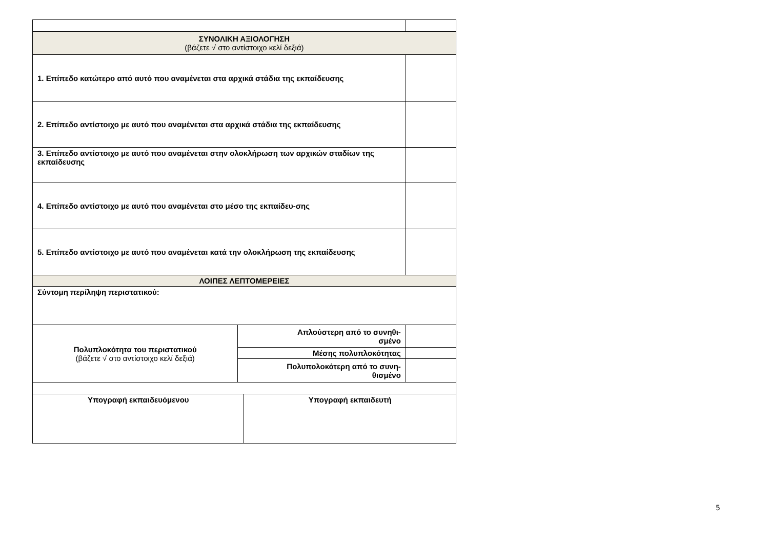| ΣΥΝΟΛΙΚΗ ΑΞΙΟΛΟΓΗΣΗ (βάζετε √ στο αντίστοιχο κελί δεξιά) | | | |
| 1. Επίπεδο κατώτερο από αυτό που αναμένεται στα αρχικά στάδια της εκπαίδευσης | | | |
| 2. Επίπεδο αντίστοιχο με αυτό που αναμένεται στα αρχικά στάδια της εκπαίδευσης | | | |
| 3. Επίπεδο αντίστοιχο με αυτό που αναμένεται στην ολοκλήρωση των αρχικών σταδίων της εκπαίδευσης | | | |
| 4. Επίπεδο αντίστοιχο με αυτό που αναμένεται στο μέσο της εκπαίδευ-σης | | | |
| 5. Επίπεδο αντίστοιχο με αυτό που αναμένεται κατά την ολοκλήρωση της εκπαίδευσης | | | |
| ΛΟΙΠΕΣ ΛΕΠΤΟΜΕΡΕΙΕΣ | | | |
| Σύντομη περίληψη περιστατικού: | | | |
| Πολυπλοκότητα του περιστατικού (βάζετε √ στο αντίστοιχο κελί δεξιά) | Απλούστερη από το συνηθι- σμένο | | |
| | Μέσης πολυπλοκότητας | | |
| | Πολυπολοκότερη από το συνη- θισμένο | | |
| Υπογραφή εκπαιδευόμενου | | Υπογραφή εκπαιδευτή | |
5